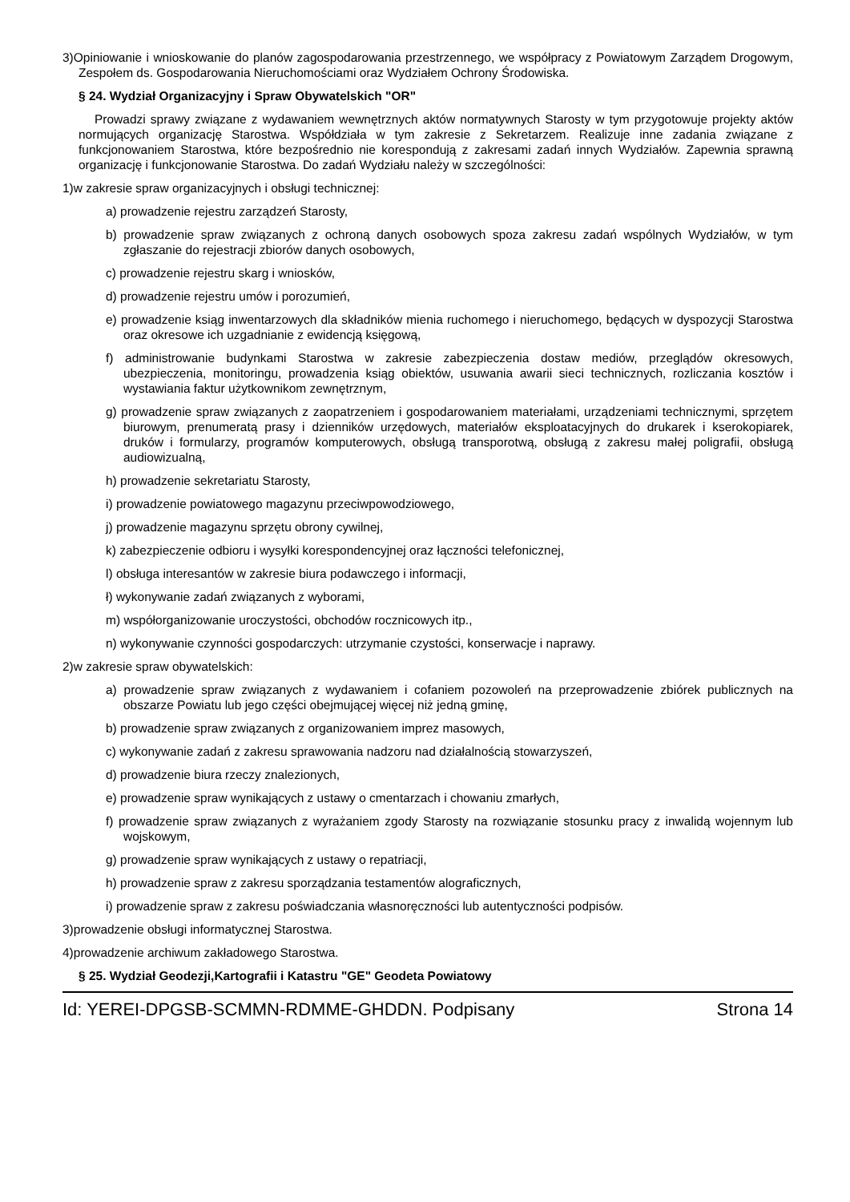3)Opiniowanie i wnioskowanie do planów zagospodarowania przestrzennego, we współpracy z Powiatowym Zarządem Drogowym, Zespołem ds. Gospodarowania Nieruchomościami oraz Wydziałem Ochrony Środowiska.
§ 24. Wydział Organizacyjny i Spraw Obywatelskich "OR"
Prowadzi sprawy związane z wydawaniem wewnętrznych aktów normatywnych Starosty w tym przygotowuje projekty aktów normujących organizację Starostwa. Współdziała w tym zakresie z Sekretarzem. Realizuje inne zadania związane z funkcjonowaniem Starostwa, które bezpośrednio nie korespondują z zakresami zadań innych Wydziałów. Zapewnia sprawną organizację i funkcjonowanie Starostwa. Do zadań Wydziału należy w szczególności:
1)w zakresie spraw organizacyjnych i obsługi technicznej:
a) prowadzenie rejestru zarządzeń Starosty,
b) prowadzenie spraw związanych z ochroną danych osobowych spoza zakresu zadań wspólnych Wydziałów, w tym zgłaszanie do rejestracji zbiorów danych osobowych,
c) prowadzenie rejestru skarg i wniosków,
d) prowadzenie rejestru umów i porozumień,
e) prowadzenie ksiąg inwentarzowych dla składników mienia ruchomego i nieruchomego, będących w dyspozycji Starostwa oraz okresowe ich uzgadnianie z ewidencją księgową,
f) administrowanie budynkami Starostwa w zakresie zabezpieczenia dostaw mediów, przeglądów okresowych, ubezpieczenia, monitoringu, prowadzenia ksiąg obiektów, usuwania awarii sieci technicznych, rozliczania kosztów i wystawiania faktur użytkownikom zewnętrznym,
g) prowadzenie spraw związanych z zaopatrzeniem i gospodarowaniem materiałami, urządzeniami technicznymi, sprzętem biurowym, prenumeratą prasy i dzienników urzędowych, materiałów eksploatacyjnych do drukarek i kserokopiarek, druków i formularzy, programów komputerowych, obsługą transporotwą, obsługą z zakresu małej poligrafii, obsługą audiowizualną,
h) prowadzenie sekretariatu Starosty,
i) prowadzenie powiatowego magazynu przeciwpowodziowego,
j) prowadzenie magazynu sprzętu obrony cywilnej,
k) zabezpieczenie odbioru i wysyłki korespondencyjnej oraz łączności telefonicznej,
l) obsługa interesantów w zakresie biura podawczego i informacji,
ł) wykonywanie zadań związanych z wyborami,
m) współorganizowanie uroczystości, obchodów rocznicowych itp.,
n) wykonywanie czynności gospodarczych: utrzymanie czystości, konserwacje i naprawy.
2)w zakresie spraw obywatelskich:
a) prowadzenie spraw związanych z wydawaniem i cofaniem pozowoleń na przeprowadzenie zbiórek publicznych na obszarze Powiatu lub jego części obejmującej więcej niż jedną gminę,
b) prowadzenie spraw związanych z organizowaniem imprez masowych,
c) wykonywanie zadań z zakresu sprawowania nadzoru nad działalnością stowarzyszeń,
d) prowadzenie biura rzeczy znalezionych,
e) prowadzenie spraw wynikających z ustawy o cmentarzach i chowaniu zmarłych,
f) prowadzenie spraw związanych z wyrażaniem zgody Starosty na rozwiązanie stosunku pracy z inwalidą wojennym lub wojskowym,
g) prowadzenie spraw wynikających z ustawy o repatriacji,
h) prowadzenie spraw z zakresu sporządzania testamentów alograficznych,
i) prowadzenie spraw z zakresu poświadczania własnoręczności lub autentyczności podpisów.
3)prowadzenie obsługi informatycznej Starostwa.
4)prowadzenie archiwum zakładowego Starostwa.
§ 25. Wydział Geodezji,Kartografii i Katastru "GE" Geodeta Powiatowy
Id: YEREI-DPGSB-SCMMN-RDMME-GHDDN. Podpisany Strona 14